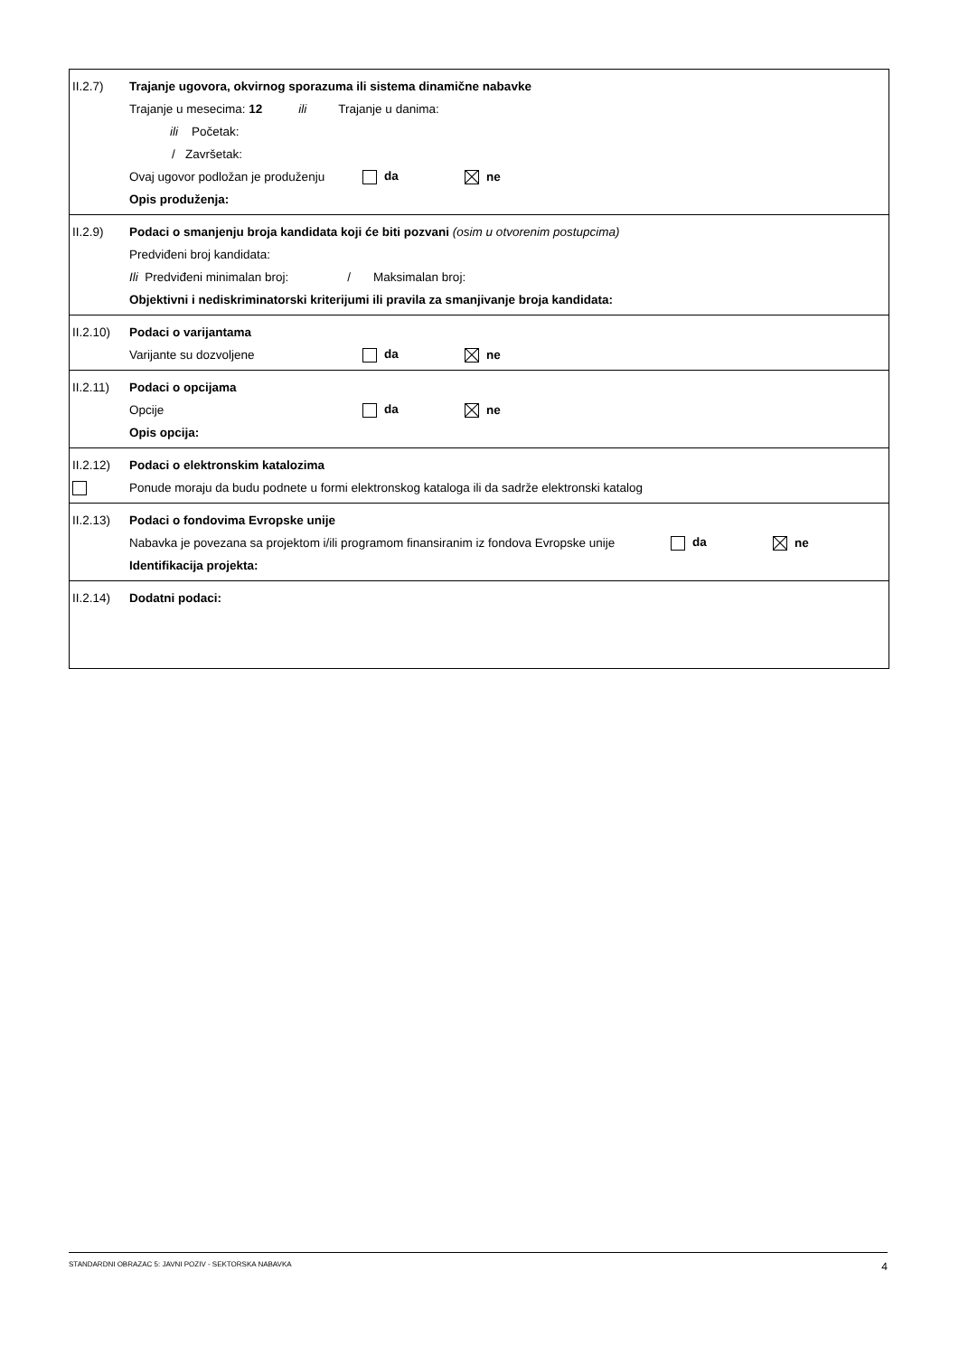II.2.7) Trajanje ugovora, okvirnog sporazuma ili sistema dinamične nabavke
Trajanje u mesecima: 12 ili Trajanje u danima:
ili Početak:
/ Završetak:
Ovaj ugovor podložan je produženju da ne
Opis produženja:
II.2.9) Podaci o smanjenju broja kandidata koji će biti pozvani (osim u otvorenim postupcima)
Predviđeni broj kandidata:
Ili Predviđeni minimalan broj: / Maksimalan broj:
Objektivni i nediskriminatorski kriterijumi ili pravila za smanjivanje broja kandidata:
II.2.10) Podaci o varijantama
Varijante su dozvoljene da ne
II.2.11) Podaci o opcijama
Opcije da ne
Opis opcija:
II.2.12) Podaci o elektronskim katalozima
Ponude moraju da budu podnete u formi elektronskog kataloga ili da sadrže elektronski katalog
II.2.13) Podaci o fondovima Evropske unije
Nabavka je povezana sa projektom i/ili programom finansiranim iz fondova Evropske unije da ne
Identifikacija projekta:
II.2.14) Dodatni podaci:
STANDARDNI OBRAZAC 5: JAVNI POZIV - SEKTORSKA NABAVKA 4